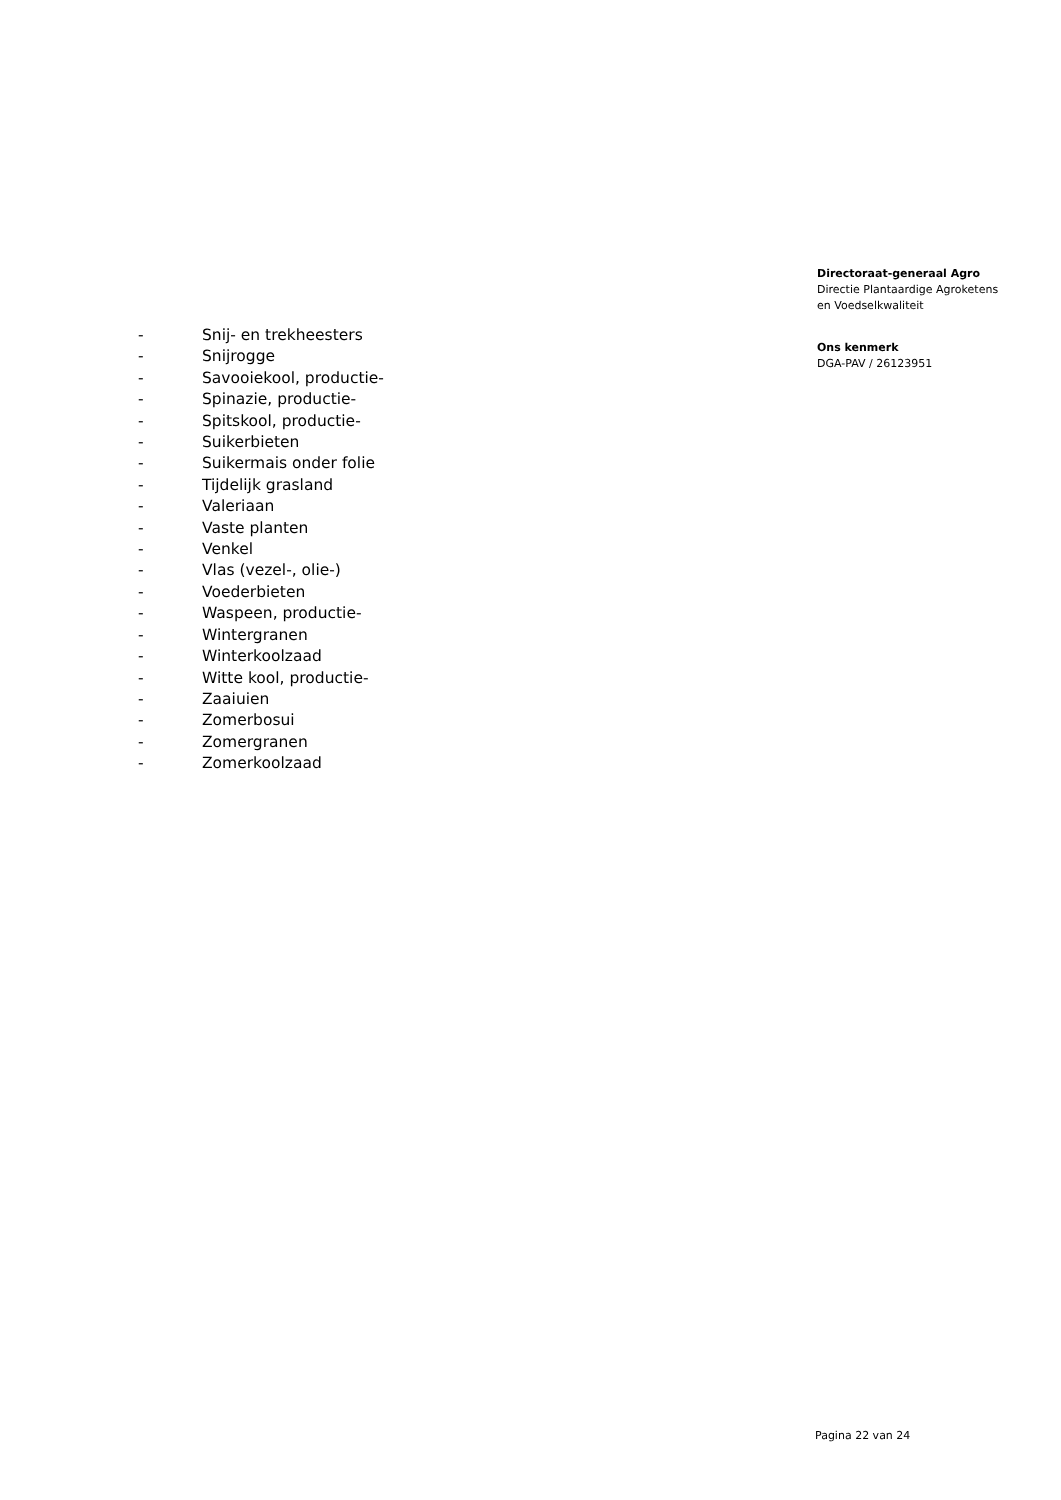Directoraat-generaal Agro
Directie Plantaardige Agroketens
en Voedselkwaliteit
Ons kenmerk
DGA-PAV / 26123951
- Snij- en trekheesters
- Snijrogge
- Savooiekool, productie-
- Spinazie, productie-
- Spitskool, productie-
- Suikerbieten
- Suikermais onder folie
- Tijdelijk grasland
- Valeriaan
- Vaste planten
- Venkel
- Vlas (vezel-, olie-)
- Voederbieten
- Waspeen, productie-
- Wintergranen
- Winterkoolzaad
- Witte kool, productie-
- Zaaiuien
- Zomerbosui
- Zomergranen
- Zomerkoolzaad
Pagina 22 van 24